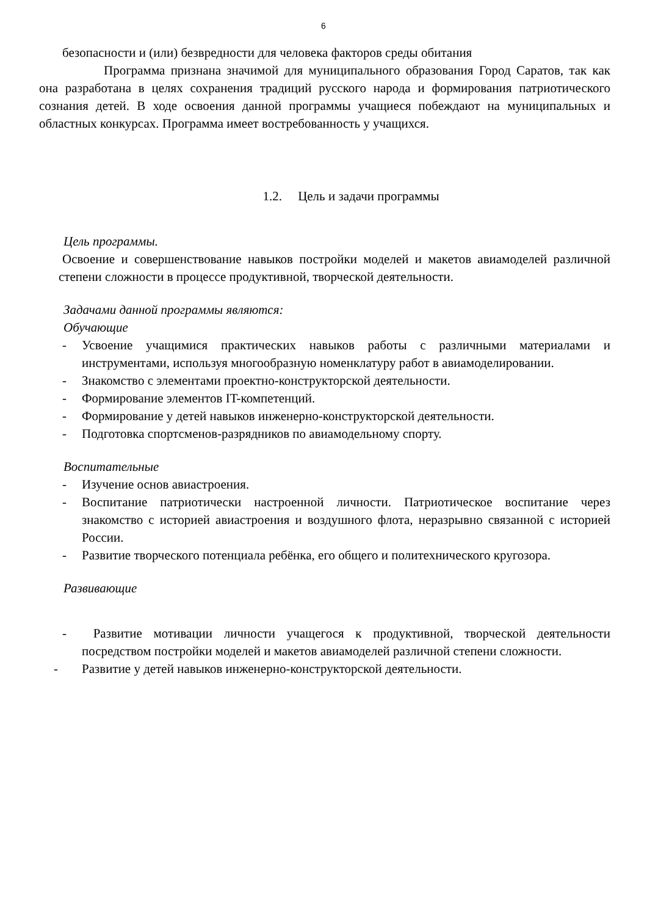6
безопасности и (или) безвредности для человека факторов среды обитания
Программа признана значимой для муниципального образования Город Саратов, так как она разработана в целях сохранения традиций русского народа и формирования патриотического сознания детей. В ходе освоения данной программы учащиеся побеждают на муниципальных и областных конкурсах. Программа имеет востребованность у учащихся.
1.2. Цель и задачи программы
Цель программы.
Освоение и совершенствование навыков постройки моделей и макетов авиамоделей различной степени сложности в процессе продуктивной, творческой деятельности.
Задачами данной программы являются:
Обучающие
- Усвоение учащимися практических навыков работы с различными материалами и инструментами, используя многообразную номенклатуру работ в авиамоделировании.
- Знакомство с элементами проектно-конструкторской деятельности.
- Формирование элементов IT-компетенций.
- Формирование у детей навыков инженерно-конструкторской деятельности.
- Подготовка спортсменов-разрядников по авиамодельному спорту.
Воспитательные
- Изучение основ авиастроения.
- Воспитание патриотически настроенной личности. Патриотическое воспитание через знакомство с историей авиастроения и воздушного флота, неразрывно связанной с историей России.
- Развитие творческого потенциала ребёнка, его общего и политехнического кругозора.
Развивающие
- Развитие мотивации личности учащегося к продуктивной, творческой деятельности посредством постройки моделей и макетов авиамоделей различной степени сложности.
- Развитие у детей навыков инженерно-конструкторской деятельности.